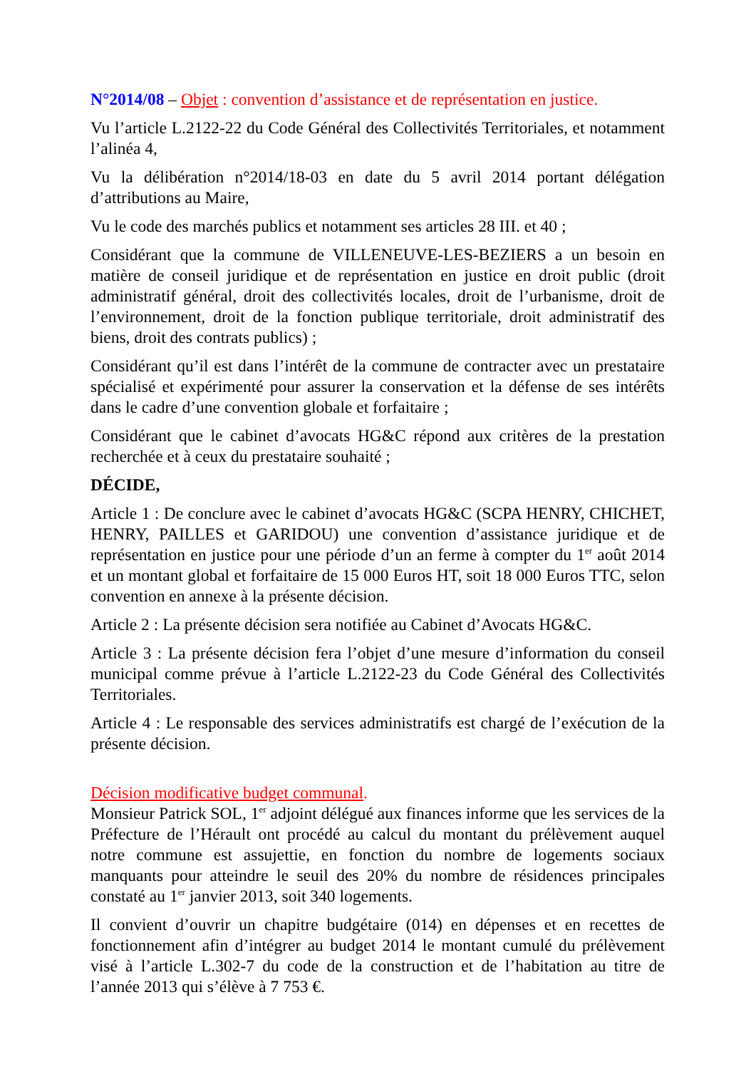N°2014/08 – Objet : convention d’assistance et de représentation en justice.
Vu l’article L.2122-22 du Code Général des Collectivités Territoriales, et notamment l’alinéa 4,
Vu la délibération n°2014/18-03 en date du 5 avril 2014 portant délégation d’attributions au Maire,
Vu le code des marchés publics et notamment ses articles 28 III. et 40 ;
Considérant que la commune de VILLENEUVE-LES-BEZIERS a un besoin en matière de conseil juridique et de représentation en justice en droit public (droit administratif général, droit des collectivités locales, droit de l’urbanisme, droit de l’environnement, droit de la fonction publique territoriale, droit administratif des biens, droit des contrats publics) ;
Considérant qu’il est dans l’intérêt de la commune de contracter avec un prestataire spécialisé et expérimenté pour assurer la conservation et la défense de ses intérêts dans le cadre d’une convention globale et forfaitaire ;
Considérant que le cabinet d’avocats HG&C répond aux critères de la prestation recherchée et à ceux du prestataire souhaité ;
DÉCIDE,
Article 1 : De conclure avec le cabinet d’avocats HG&C (SCPA HENRY, CHICHET, HENRY, PAILLES et GARIDOU) une convention d’assistance juridique et de représentation en justice pour une période d’un an ferme à compter du 1<sup>er</sup> août 2014 et un montant global et forfaitaire de 15 000 Euros HT, soit 18 000 Euros TTC, selon convention en annexe à la présente décision.
Article 2 : La présente décision sera notifiée au Cabinet d’Avocats HG&C.
Article 3 : La présente décision fera l’objet d’une mesure d’information du conseil municipal comme prévue à l’article L.2122-23 du Code Général des Collectivités Territoriales.
Article 4 : Le responsable des services administratifs est chargé de l’exécution de la présente décision.
Décision modificative budget communal.
Monsieur Patrick SOL, 1<sup>er</sup> adjoint délégué aux finances informe que les services de la Préfecture de l’Hérault ont procédé au calcul du montant du prélèvement auquel notre commune est assujettie, en fonction du nombre de logements sociaux manquants pour atteindre le seuil des 20% du nombre de résidences principales constaté au 1<sup>er</sup> janvier 2013, soit 340 logements.
Il convient d’ouvrir un chapitre budgétaire (014) en dépenses et en recettes de fonctionnement afin d’intégrer au budget 2014 le montant cumulé du prélèvement visé à l’article L.302-7 du code de la construction et de l’habitation au titre de l’année 2013 qui s’élève à 7 753 €.